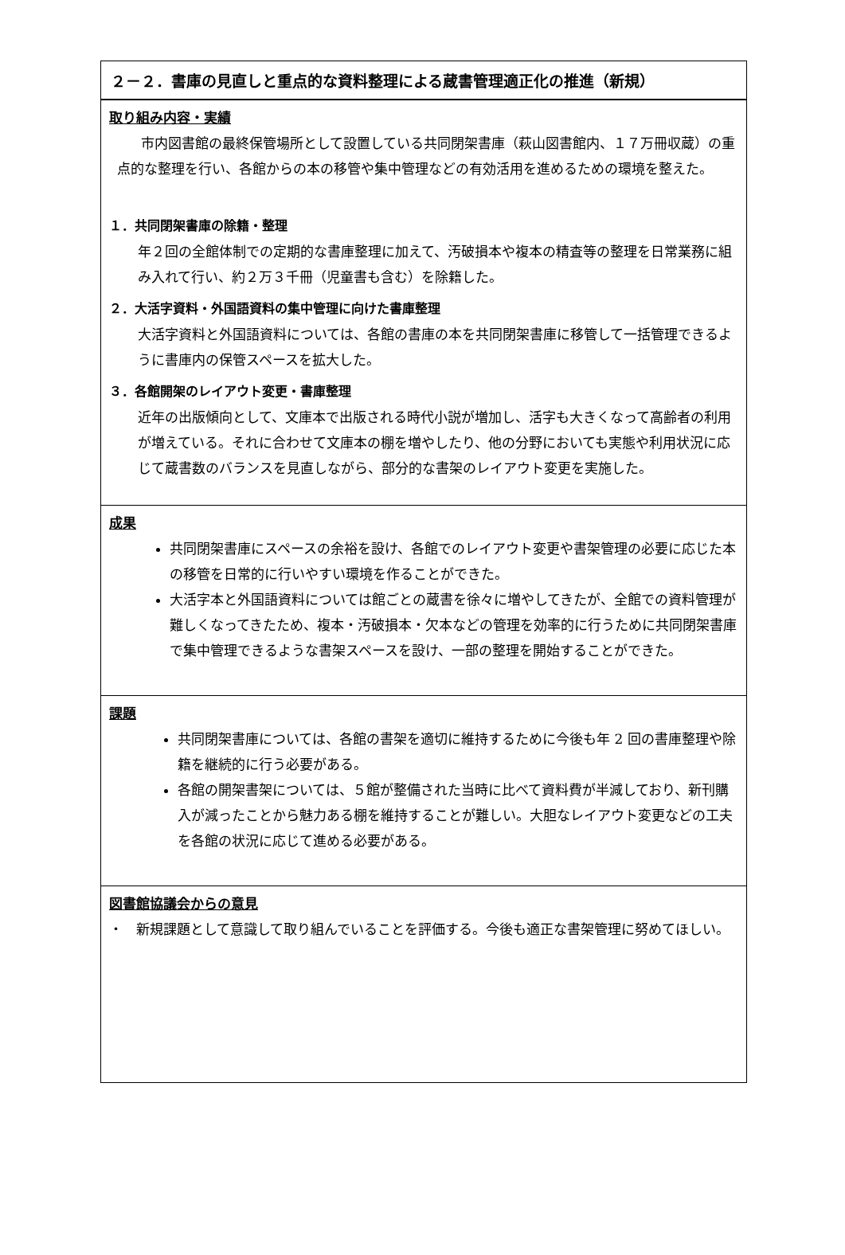２－２．書庫の見直しと重点的な資料整理による蔵書管理適正化の推進（新規）
取り組み内容・実績
市内図書館の最終保管場所として設置している共同閉架書庫（萩山図書館内、１７万冊収蔵）の重点的な整理を行い、各館からの本の移管や集中管理などの有効活用を進めるための環境を整えた。
１．共同閉架書庫の除籍・整理
年２回の全館体制での定期的な書庫整理に加えて、汚破損本や複本の精査等の整理を日常業務に組み入れて行い、約２万３千冊（児童書も含む）を除籍した。
２．大活字資料・外国語資料の集中管理に向けた書庫整理
大活字資料と外国語資料については、各館の書庫の本を共同閉架書庫に移管して一括管理できるように書庫内の保管スペースを拡大した。
３．各館開架のレイアウト変更・書庫整理
近年の出版傾向として、文庫本で出版される時代小説が増加し、活字も大きくなって高齢者の利用が増えている。それに合わせて文庫本の棚を増やしたり、他の分野においても実態や利用状況に応じて蔵書数のバランスを見直しながら、部分的な書架のレイアウト変更を実施した。
成果
共同閉架書庫にスペースの余裕を設け、各館でのレイアウト変更や書架管理の必要に応じた本の移管を日常的に行いやすい環境を作ることができた。
大活字本と外国語資料については館ごとの蔵書を徐々に増やしてきたが、全館での資料管理が難しくなってきたため、複本・汚破損本・欠本などの管理を効率的に行うために共同閉架書庫で集中管理できるような書架スペースを設け、一部の整理を開始することができた。
課題
共同閉架書庫については、各館の書架を適切に維持するために今後も年 2 回の書庫整理や除籍を継続的に行う必要がある。
各館の開架書架については、５館が整備された当時に比べて資料費が半減しており、新刊購入が減ったことから魅力ある棚を維持することが難しい。大胆なレイアウト変更などの工夫を各館の状況に応じて進める必要がある。
図書館協議会からの意見
・　新規課題として意識して取り組んでいることを評価する。今後も適正な書架管理に努めてほしい。